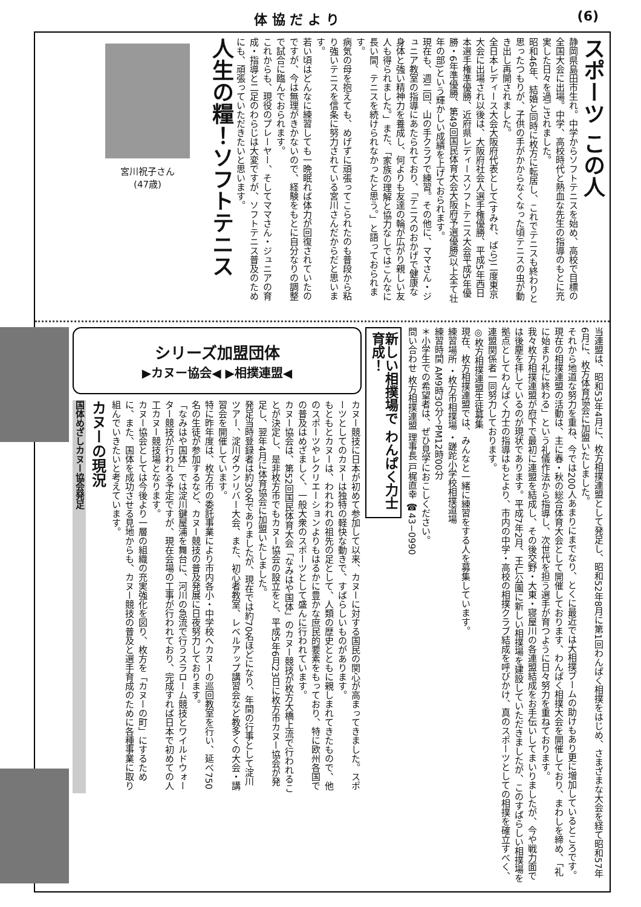体 協 だ よ り (6)
スポーツ この人
静岡県島田市生れ。中学からソフトテニスを始め、高校で目標の全国大会に出場。中学、高校時代と熱血な先生の指導のもとに充実した日々を過ごされました。
昭和46年、結婚と同時に枚方に転居し、これでテニスも終わりと思ったつもりが、子供の手がかからなくなった頃テニスの虫が動き出し再開されました。
全日本レディース大会大阪府代表として(すみれ、ばら)二度東京大会に出場され以後は、大阪府社会人選手権優勝、平成5年西日本選手権準優勝、近府県レディースソフトテニス大会平成5年優勝・6年準優勝、第49回国民体育大会大阪府予選優勝(以上全て壮年の部)という輝かしい成績を上げておられます。
現在も、週二回、山の手クラブで練習。その他に、ママさん・ジュニア教室の指導にあたられており、「テニスのおかげで健康な身体と強い精神力を養成し、何よりも友達の輪が広がり親しい友人も得られました。」また、「家族の理解と協力なしではこんなに長い間、テニスを続けられなかったと思う。」と語っておられます。
病気の母を抱えても、めげずに頑張ってこられたのも普段から粘り強いテニスを信条に努力されている宮川さんだからだと思います。
若い頃はどんなに練習しても一晩眠れば体力が回復されていたのですが、今は無理がきかないので、経験をもとに自分なりの調整で試合に臨んでおられます。
これからも、現役のプレーヤー、そしてママさん・ジュニアの育成・指導と二足のわらじは大変ですが、ソフトテニス普及のためにも、頑張っていただきたいと思います。
人生の糧！ソフトテニス
宮川祝子さん
(47歳)
当連盟は、昭和53年4月に、枚方相撲連盟として発足し、昭和52年8月に第1回わんぱく相撲をはじめ、さまざまな大会を経て昭和57年6月に、枚方体育協会に加盟いたしました。
それから地道な努力を重ね、今では200人あまりにまでなり、とくに最近では大相撲ブームの助けもあり更に増加しているところです。
現在の相撲連盟の活動は、主に春・秋の総合体育大会として開催しております、わんぱく相撲大会を開催しており、まわしを締め、「礼に始まり礼に終わる」という礼儀作法から指導し、次世代を担う選手が育つように日々努力を重ねております。
我々枚方相撲連盟が府下で最初に連盟を結成し、その後交野・大東・寝屋川の各連盟結成をお手伝いしてまいりましたが、今や戦力面では後塵を拝しているのが現状であります。平成7年2月、王仁公園に新しい相撲場を建設していただきましたが、このすばらしい相撲場を拠点としてわんぱく力士の指導はもとより、市内の中学・高校の相撲クラブ結成を呼びかけ、真のスポーツとしての相撲を確立すべく、連盟関係者一同努力しております。
◎枚方相撲連盟生徒募集
現在、枚方相撲連盟では、みんなと一緒に練習をする人を募集しています。
練習場所 ・枚方市相撲場 ・蹉跎小学校相撲道場
練習時間 AM9時30分～PM12時00分
＊小学生での希望者は、ぜひ見学におこしください。
問い合わせ 枚方相撲連盟 理事長 戸梶直幸 ☎43−0990
新しい相撲場で わんぱく力士育成！
シリーズ加盟団体
▶カヌー協会◀ ▶相撲連盟◀
カヌー競技に日本が初めて参加して以来、カヌーに対する国民の関心が高まってきました。スポーツとしてのカヌーは独特の軽快な動きで、すばらしいものがあります。
もともとカヌーは、われわれの祖先の足として、人類の歴史とともに親しまれてきたもので、他のスポーツやレクリエーションよりもはるかに豊かな庶民的要素をもっており、特に欧州各国での普及はめざましく、一般大衆のスポーツとして盛んに行われています。
カヌー協会は、第52回国民体育大会「なみはや国体」のカヌー競技が枚方大橋上流で行われることが決定し、是非枚方市でもカヌー協会の設立をと、平成5年6月23日に枚方市カヌー協会が発足し、翌年4月に体育協会に加盟いたしました。
発足当時登録者は約30名でありましたが、現在では約70名ほどになり、年間の行事として淀川ツアー、淀川ダウンリバー大会、また、初心者教室、レベルアップ講習会など教多くの大会・講習会を開催しています。
特に昨年度は、枚方市の委託事業により市内各小・中学校へカヌーの巡回教室を行い、延べ750名の生徒が参加するなど、カヌー競技の普及発展に日夜努力しております。
「なみはや国体」では淀川鍵屋浦を舞台に、河川の急流で行うスラローム競技とワイルドウォーター競技が行われる予定ですが、現在会場の工事が行われており、完成すれば日本で初めての人工カヌー競技場となります。
カヌー協会としては今後より一層の組織の充実強化を図り、枚方を「カヌーの町」にするために、また、国体を成功させる見地からも、カヌー競技の普及と選手育成のために各種事業に取り組んでいきたいと考えています。
カヌーの現況
国体めざしカヌー協会発足